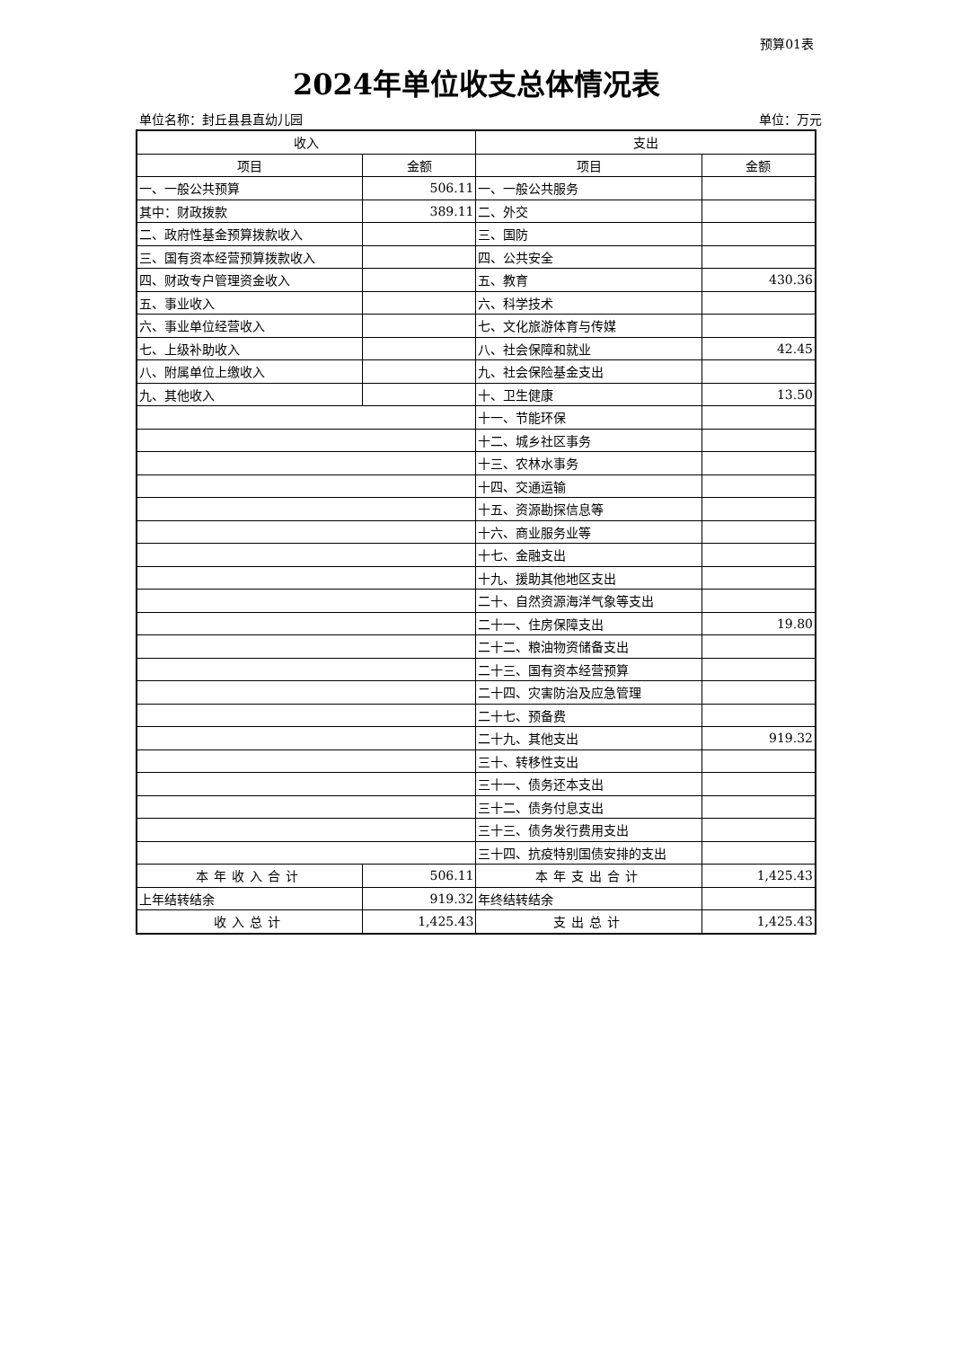预算01表
2024年单位收支总体情况表
单位名称：封丘县县直幼儿园 单位：万元
| 收入 | | 支出 | |
| --- | --- | --- | --- |
| 项目 | 金额 | 项目 | 金额 |
| 一、一般公共预算 | 506.11 | 一、一般公共服务 | |
| 其中：财政拨款 | 389.11 | 二、外交 | |
| 二、政府性基金预算拨款收入 | | 三、国防 | |
| 三、国有资本经营预算拨款收入 | | 四、公共安全 | |
| 四、财政专户管理资金收入 | | 五、教育 | 430.36 |
| 五、事业收入 | | 六、科学技术 | |
| 六、事业单位经营收入 | | 七、文化旅游体育与传媒 | |
| 七、上级补助收入 | | 八、社会保障和就业 | 42.45 |
| 八、附属单位上缴收入 | | 九、社会保险基金支出 | |
| 九、其他收入 | | 十、卫生健康 | 13.50 |
| | | 十一、节能环保 | |
| | | 十二、城乡社区事务 | |
| | | 十三、农林水事务 | |
| | | 十四、交通运输 | |
| | | 十五、资源勘探信息等 | |
| | | 十六、商业服务业等 | |
| | | 十七、金融支出 | |
| | | 十九、援助其他地区支出 | |
| | | 二十、自然资源海洋气象等支出 | |
| | | 二十一、住房保障支出 | 19.80 |
| | | 二十二、粮油物资储备支出 | |
| | | 二十三、国有资本经营预算 | |
| | | 二十四、灾害防治及应急管理 | |
| | | 二十七、预备费 | |
| | | 二十九、其他支出 | 919.32 |
| | | 三十、转移性支出 | |
| | | 三十一、债务还本支出 | |
| | | 三十二、债务付息支出 | |
| | | 三十三、债务发行费用支出 | |
| | | 三十四、抗疫特别国债安排的支出 | |
| 本年收入合计 | 506.11 | 本年支出合计 | 1,425.43 |
| 上年结转结余 | 919.32 | 年终结转结余 | |
| 收入总计 | 1,425.43 | 支出总计 | 1,425.43 |